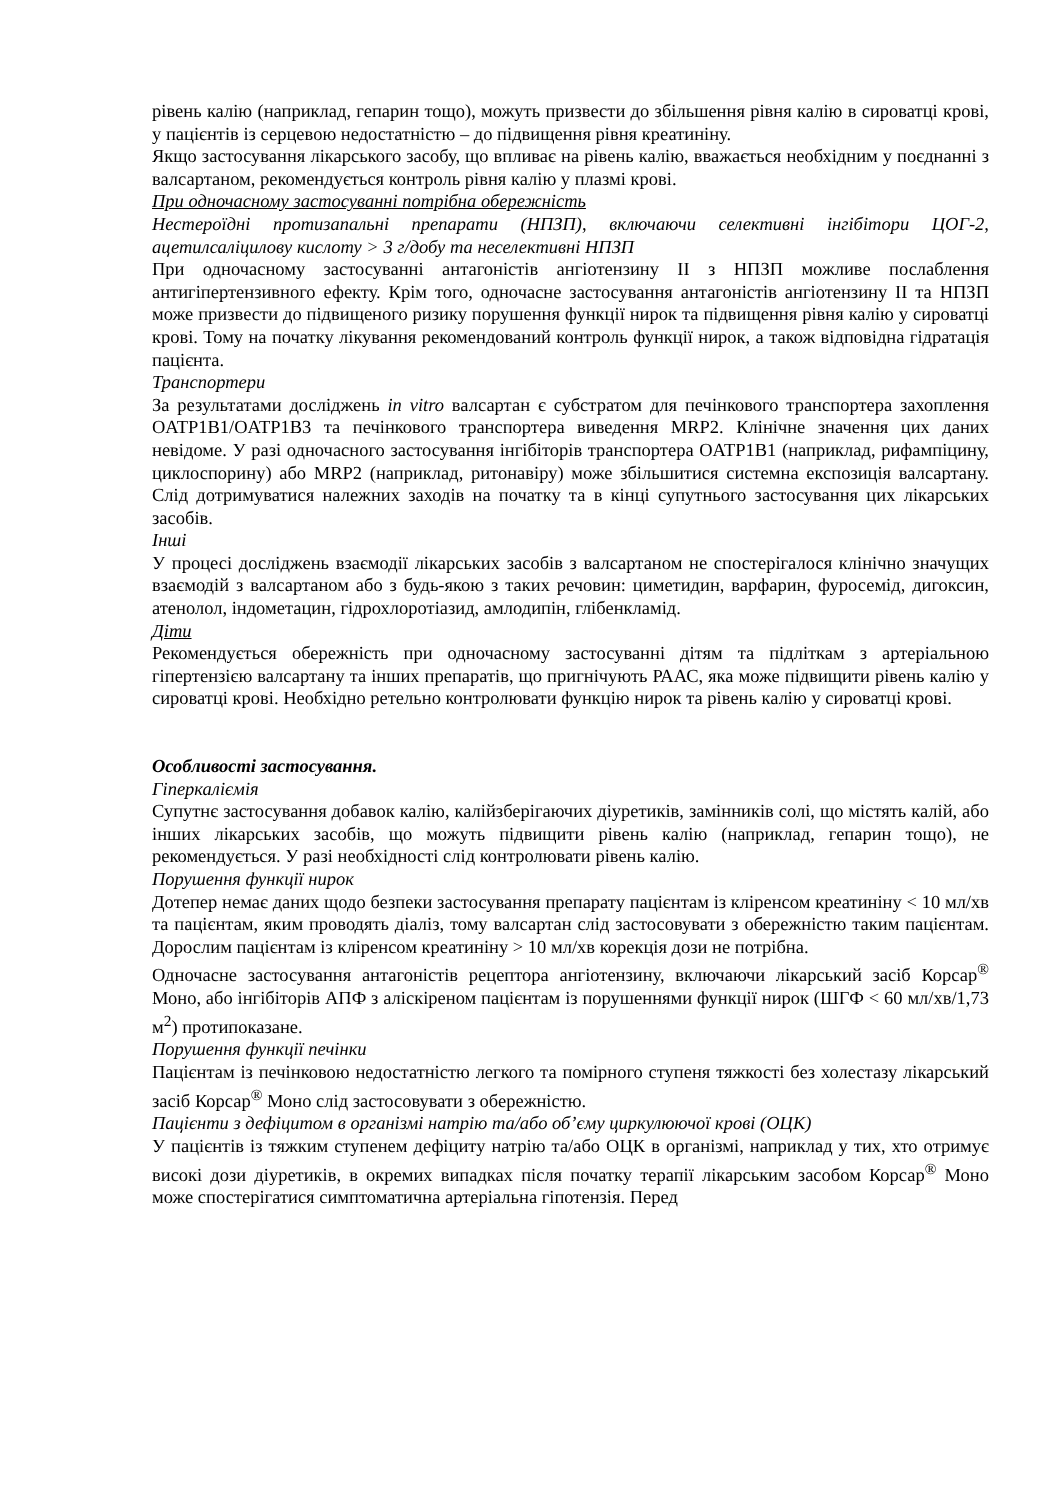рівень калію (наприклад, гепарин тощо), можуть призвести до збільшення рівня калію в сироватці крові, у пацієнтів із серцевою недостатністю – до підвищення рівня креатиніну.
Якщо застосування лікарського засобу, що впливає на рівень калію, вважається необхідним у поєднанні з валсартаном, рекомендується контроль рівня калію у плазмі крові.
При одночасному застосуванні потрібна обережність
Нестероїдні протизапальні препарати (НПЗП), включаючи селективні інгібітори ЦОГ-2, ацетилсаліцилову кислоту > 3 г/добу та неселективні НПЗП
При одночасному застосуванні антагоністів ангіотензину ІІ з НПЗП можливе послаблення антигіпертензивного ефекту. Крім того, одночасне застосування антагоністів ангіотензину ІІ та НПЗП може призвести до підвищеного ризику порушення функції нирок та підвищення рівня калію у сироватці крові. Тому на початку лікування рекомендований контроль функції нирок, а також відповідна гідратація пацієнта.
Транспортери
За результатами досліджень in vitro валсартан є субстратом для печінкового транспортера захоплення OATP1B1/OATP1B3 та печінкового транспортера виведення MRP2. Клінічне значення цих даних невідоме. У разі одночасного застосування інгібіторів транспортера OATP1B1 (наприклад, рифампіцину, циклоспорину) або MRP2 (наприклад, ритонавіру) може збільшитися системна експозиція валсартану. Слід дотримуватися належних заходів на початку та в кінці супутнього застосування цих лікарських засобів.
Інші
У процесі досліджень взаємодії лікарських засобів з валсартаном не спостерігалося клінічно значущих взаємодій з валсартаном або з будь-якою з таких речовин: циметидин, варфарин, фуросемід, дигоксин, атенолол, індометацин, гідрохлоротіазид, амлодипін, глібенкламід.
Діти
Рекомендується обережність при одночасному застосуванні дітям та підліткам з артеріальною гіпертензією валсартану та інших препаратів, що пригнічують РААС, яка може підвищити рівень калію у сироватці крові. Необхідно ретельно контролювати функцію нирок та рівень калію у сироватці крові.
Особливості застосування.
Гіперкаліємія
Супутнє застосування добавок калію, калійзберігаючих діуретиків, замінників солі, що містять калій, або інших лікарських засобів, що можуть підвищити рівень калію (наприклад, гепарин тощо), не рекомендується. У разі необхідності слід контролювати рівень калію.
Порушення функції нирок
Дотепер немає даних щодо безпеки застосування препарату пацієнтам із кліренсом креатиніну < 10 мл/хв та пацієнтам, яким проводять діаліз, тому валсартан слід застосовувати з обережністю таким пацієнтам. Дорослим пацієнтам із кліренсом креатиніну > 10 мл/хв корекція дози не потрібна.
Одночасне застосування антагоністів рецептора ангіотензину, включаючи лікарський засіб Корсар<sup>®</sup> Моно, або інгібіторів АПФ з аліскіреном пацієнтам із порушеннями функції нирок (ШГФ < 60 мл/хв/1,73 м<sup>2</sup>) протипоказане.
Порушення функції печінки
Пацієнтам із печінковою недостатністю легкого та помірного ступеня тяжкості без холестазу лікарський засіб Корсар<sup>®</sup> Моно слід застосовувати з обережністю.
Пацієнти з дефіцитом в організмі натрію та/або об’єму циркулюючої крові (ОЦК)
У пацієнтів із тяжким ступенем дефіциту натрію та/або ОЦК в організмі, наприклад у тих, хто отримує високі дози діуретиків, в окремих випадках після початку терапії лікарським засобом Корсар<sup>®</sup> Моно може спостерігатися симптоматична артеріальна гіпотензія. Перед